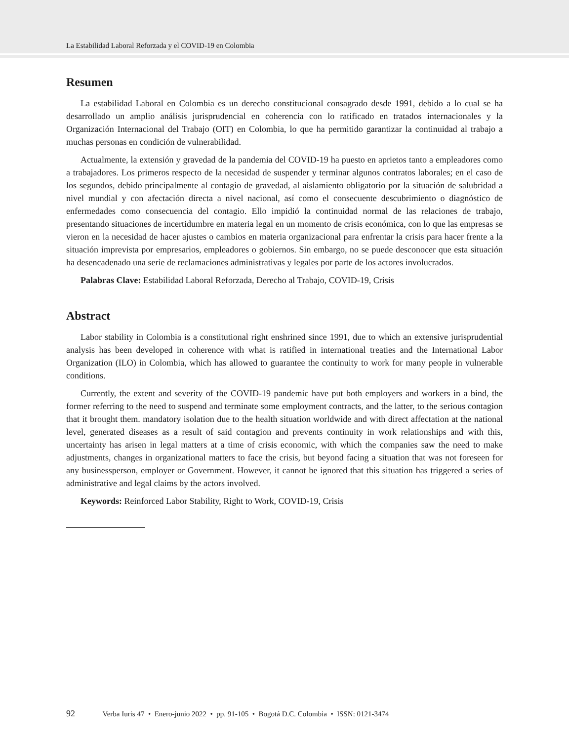La Estabilidad Laboral Reforzada y el COVID-19 en Colombia
Resumen
La estabilidad Laboral en Colombia es un derecho constitucional consagrado desde 1991, debido a lo cual se ha desarrollado un amplio análisis jurisprudencial en coherencia con lo ratificado en tratados internacionales y la Organización Internacional del Trabajo (OIT) en Colombia, lo que ha permitido garantizar la continuidad al trabajo a muchas personas en condición de vulnerabilidad.
Actualmente, la extensión y gravedad de la pandemia del COVID-19 ha puesto en aprietos tanto a empleadores como a trabajadores. Los primeros respecto de la necesidad de suspender y terminar algunos contratos laborales; en el caso de los segundos, debido principalmente al contagio de gravedad, al aislamiento obligatorio por la situación de salubridad a nivel mundial y con afectación directa a nivel nacional, así como el consecuente descubrimiento o diagnóstico de enfermedades como consecuencia del contagio. Ello impidió la continuidad normal de las relaciones de trabajo, presentando situaciones de incertidumbre en materia legal en un momento de crisis económica, con lo que las empresas se vieron en la necesidad de hacer ajustes o cambios en materia organizacional para enfrentar la crisis para hacer frente a la situación imprevista por empresarios, empleadores o gobiernos. Sin embargo, no se puede desconocer que esta situación ha desencadenado una serie de reclamaciones administrativas y legales por parte de los actores involucrados.
Palabras Clave: Estabilidad Laboral Reforzada, Derecho al Trabajo, COVID-19, Crisis
Abstract
Labor stability in Colombia is a constitutional right enshrined since 1991, due to which an extensive jurisprudential analysis has been developed in coherence with what is ratified in international trea­ties and the International Labor Organization (ILO) in Colombia, which has allowed to guarantee the continuity to work for many people in vulnerable conditions.
Currently, the extent and severity of the COVID-19 pandemic have put both employers and workers in a bind, the former referring to the need to suspend and terminate some employment contracts, and the latter, to the serious contagion that it brought them. mandatory isolation due to the health situation worldwide and with direct affectation at the national level, generated diseases as a result of said conta­gion and prevents continuity in work relationships and with this, uncertainty has arisen in legal matters at a time of crisis economic, with which the companies saw the need to make adjustments, changes in organizational matters to face the crisis, but beyond facing a situation that was not foreseen for any businessperson, employer or Government. However, it cannot be ignored that this situation has trig­gered a series of administrative and legal claims by the actors involved.
Keywords: Reinforced Labor Stability, Right to Work, COVID-19, Crisis
92 Verba Iuris 47 • Enero-junio 2022 • pp. 91-105 • Bogotá D.C. Colombia • ISSN: 0121-3474